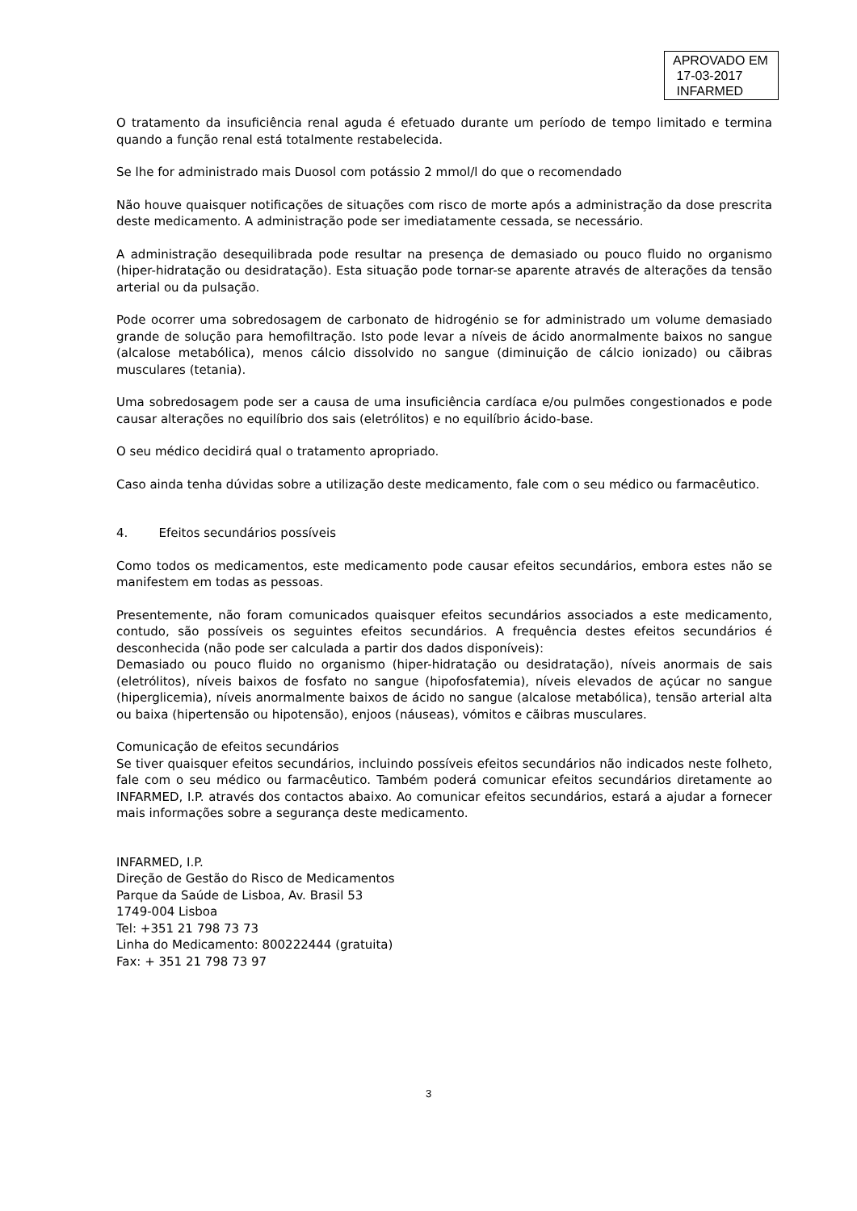APROVADO EM
17-03-2017
INFARMED
O tratamento da insuficiência renal aguda é efetuado durante um período de tempo limitado e termina quando a função renal está totalmente restabelecida.
Se lhe for administrado mais Duosol com potássio 2 mmol/l do que o recomendado
Não houve quaisquer notificações de situações com risco de morte após a administração da dose prescrita deste medicamento. A administração pode ser imediatamente cessada, se necessário.
A administração desequilibrada pode resultar na presença de demasiado ou pouco fluido no organismo (hiper-hidratação ou desidratação). Esta situação pode tornar-se aparente através de alterações da tensão arterial ou da pulsação.
Pode ocorrer uma sobredosagem de carbonato de hidrogénio se for administrado um volume demasiado grande de solução para hemofiltração. Isto pode levar a níveis de ácido anormalmente baixos no sangue (alcalose metabólica), menos cálcio dissolvido no sangue (diminuição de cálcio ionizado) ou cãibras musculares (tetania).
Uma sobredosagem pode ser a causa de uma insuficiência cardíaca e/ou pulmões congestionados e pode causar alterações no equilíbrio dos sais (eletrólitos) e no equilíbrio ácido-base.
O seu médico decidirá qual o tratamento apropriado.
Caso ainda tenha dúvidas sobre a utilização deste medicamento, fale com o seu médico ou farmacêutico.
4. Efeitos secundários possíveis
Como todos os medicamentos, este medicamento pode causar efeitos secundários, embora estes não se manifestem em todas as pessoas.
Presentemente, não foram comunicados quaisquer efeitos secundários associados a este medicamento, contudo, são possíveis os seguintes efeitos secundários. A frequência destes efeitos secundários é desconhecida (não pode ser calculada a partir dos dados disponíveis):
Demasiado ou pouco fluido no organismo (hiper-hidratação ou desidratação), níveis anormais de sais (eletrólitos), níveis baixos de fosfato no sangue (hipofosfatemia), níveis elevados de açúcar no sangue (hiperglicemia), níveis anormalmente baixos de ácido no sangue (alcalose metabólica), tensão arterial alta ou baixa (hipertensão ou hipotensão), enjoos (náuseas), vómitos e cãibras musculares.
Comunicação de efeitos secundários
Se tiver quaisquer efeitos secundários, incluindo possíveis efeitos secundários não indicados neste folheto, fale com o seu médico ou farmacêutico. Também poderá comunicar efeitos secundários diretamente ao INFARMED, I.P. através dos contactos abaixo. Ao comunicar efeitos secundários, estará a ajudar a fornecer mais informações sobre a segurança deste medicamento.
INFARMED, I.P.
Direção de Gestão do Risco de Medicamentos
Parque da Saúde de Lisboa, Av. Brasil 53
1749-004 Lisboa
Tel: +351 21 798 73 73
Linha do Medicamento: 800222444 (gratuita)
Fax: + 351 21 798 73 97
3